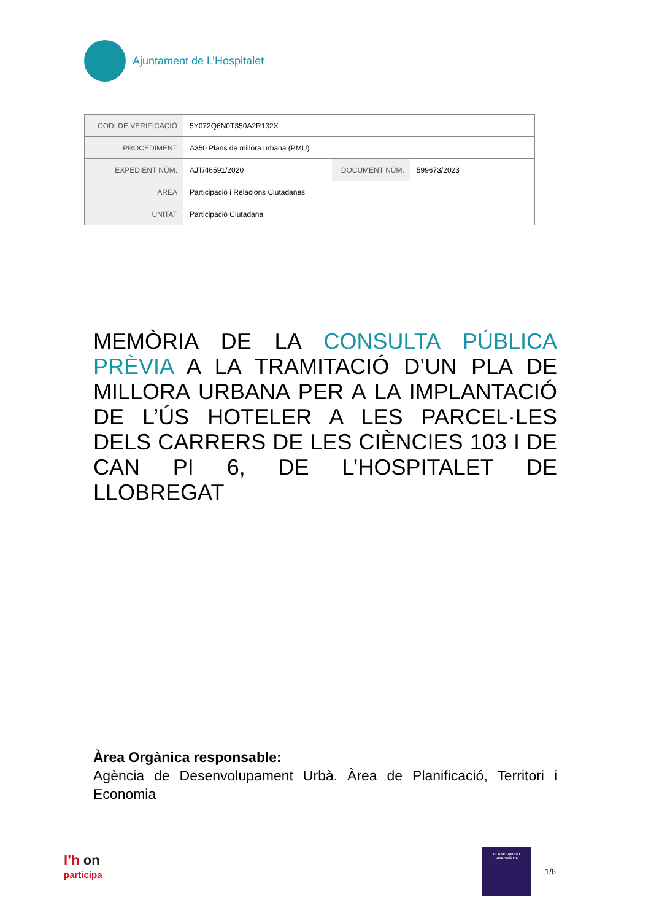Ajuntament de L’Hospitalet
| CODI DE VERIFICACIÓ | 5Y072Q6N0T350A2R132X | | |
| PROCEDIMENT | A350 Plans de millora urbana (PMU) | | |
| EXPEDIENT NÚM. | AJT/46591/2020 | DOCUMENT NÚM. | 599673/2023 |
| ÀREA | Participació i Relacions Ciutadanes | | |
| UNITAT | Participació Ciutadana | | |
MEMÒRIA DE LA CONSULTA PÚBLICA PRÈVIA A LA TRAMITACIÓ D’UN PLA DE MILLORA URBANA PER A LA IMPLANTACIÓ DE L’ÚS HOTELER A LES PARCEL·LES DELS CARRERS DE LES CIÈNCIES 103 I DE CAN PI 6, DE L’HOSPITALET DE LLOBREGAT
Àrea Orgànica responsable:
Agència de Desenvolupament Urbà. Àrea de Planificació, Territori i Economia
l’h on
participa
PLANEJAMENT
URBANÍSTIC
1/6